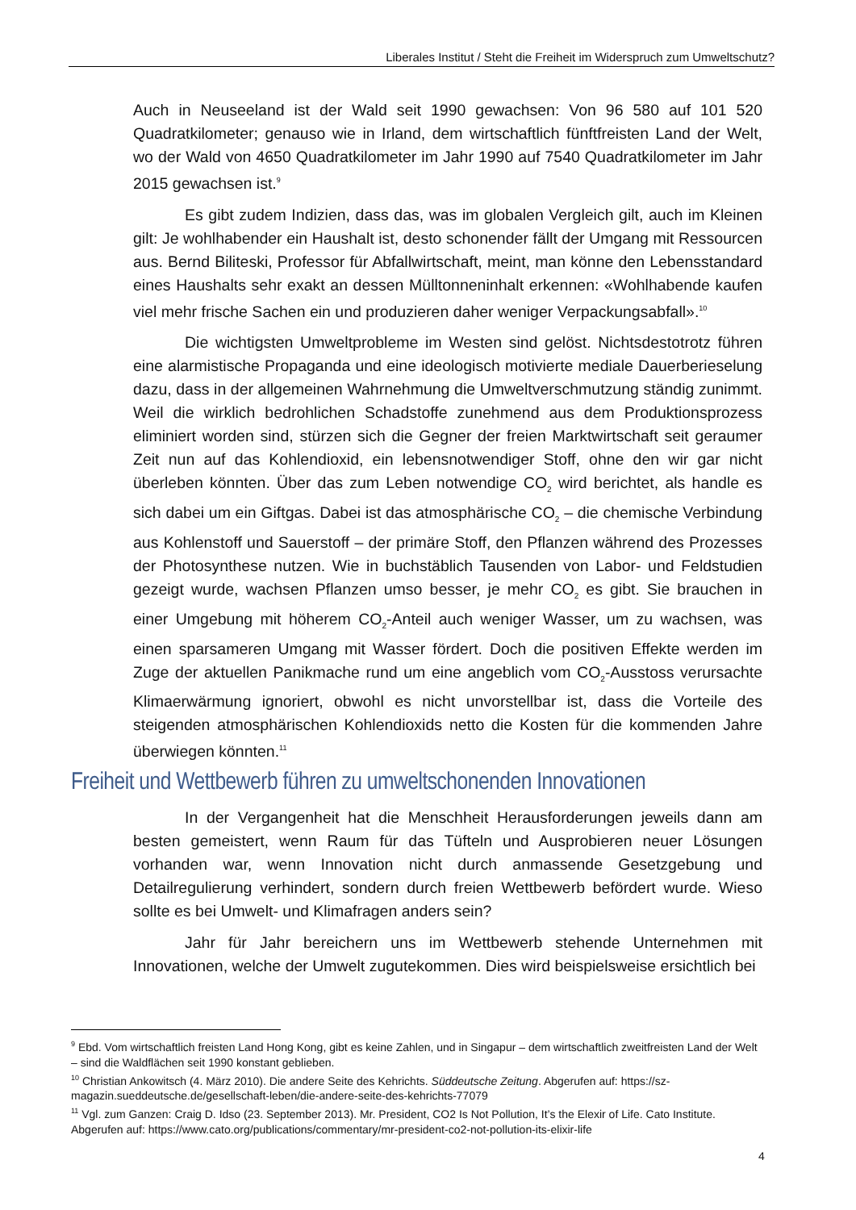Liberales Institut / Steht die Freiheit im Widerspruch zum Umweltschutz?
Auch in Neuseeland ist der Wald seit 1990 gewachsen: Von 96 580 auf 101 520 Quadratkilometer; genauso wie in Irland, dem wirtschaftlich fünftfreisten Land der Welt, wo der Wald von 4650 Quadratkilometer im Jahr 1990 auf 7540 Quadratkilometer im Jahr 2015 gewachsen ist.<sup>9</sup>
Es gibt zudem Indizien, dass das, was im globalen Vergleich gilt, auch im Kleinen gilt: Je wohlhabender ein Haushalt ist, desto schonender fällt der Umgang mit Ressourcen aus. Bernd Biliteski, Professor für Abfallwirtschaft, meint, man könne den Lebensstandard eines Haushalts sehr exakt an dessen Mülltonneninhalt erkennen: «Wohlhabende kaufen viel mehr frische Sachen ein und produzieren daher weniger Verpackungsabfall».<sup>10</sup>
Die wichtigsten Umweltprobleme im Westen sind gelöst. Nichtsdestotrotz führen eine alarmistische Propaganda und eine ideologisch motivierte mediale Dauerberieselung dazu, dass in der allgemeinen Wahrnehmung die Umweltverschmutzung ständig zunimmt. Weil die wirklich bedrohlichen Schadstoffe zunehmend aus dem Produktionsprozess eliminiert worden sind, stürzen sich die Gegner der freien Marktwirtschaft seit geraumer Zeit nun auf das Kohlendioxid, ein lebensnotwendiger Stoff, ohne den wir gar nicht überleben könnten. Über das zum Leben notwendige CO<sub>2</sub> wird berichtet, als handle es sich dabei um ein Giftgas. Dabei ist das atmosphärische CO<sub>2</sub> – die chemische Verbindung aus Kohlenstoff und Sauerstoff – der primäre Stoff, den Pflanzen während des Prozesses der Photosynthese nutzen. Wie in buchstäblich Tausenden von Labor- und Feldstudien gezeigt wurde, wachsen Pflanzen umso besser, je mehr CO<sub>2</sub> es gibt. Sie brauchen in einer Umgebung mit höherem CO<sub>2</sub>-Anteil auch weniger Wasser, um zu wachsen, was einen sparsameren Umgang mit Wasser fördert. Doch die positiven Effekte werden im Zuge der aktuellen Panikmache rund um eine angeblich vom CO<sub>2</sub>-Ausstoss verursachte Klimaerwärmung ignoriert, obwohl es nicht unvorstellbar ist, dass die Vorteile des steigenden atmosphärischen Kohlendioxids netto die Kosten für die kommenden Jahre überwiegen könnten.<sup>11</sup>
Freiheit und Wettbewerb führen zu umweltschonenden Innovationen
In der Vergangenheit hat die Menschheit Herausforderungen jeweils dann am besten gemeistert, wenn Raum für das Tüfteln und Ausprobieren neuer Lösungen vorhanden war, wenn Innovation nicht durch anmassende Gesetzgebung und Detailregulierung verhindert, sondern durch freien Wettbewerb befördert wurde. Wieso sollte es bei Umwelt- und Klimafragen anders sein?
Jahr für Jahr bereichern uns im Wettbewerb stehende Unternehmen mit Innovationen, welche der Umwelt zugutekommen. Dies wird beispielsweise ersichtlich bei
<sup>9</sup> Ebd. Vom wirtschaftlich freisten Land Hong Kong, gibt es keine Zahlen, und in Singapur – dem wirtschaftlich zweitfreisten Land der Welt – sind die Waldflächen seit 1990 konstant geblieben.
<sup>10</sup> Christian Ankowitsch (4. März 2010). Die andere Seite des Kehrichts. Süddeutsche Zeitung. Abgerufen auf: https://sz-magazin.sueddeutsche.de/gesellschaft-leben/die-andere-seite-des-kehrichts-77079
<sup>11</sup> Vgl. zum Ganzen: Craig D. Idso (23. September 2013). Mr. President, CO2 Is Not Pollution, It’s the Elexir of Life. Cato Institute. Abgerufen auf: https://www.cato.org/publications/commentary/mr-president-co2-not-pollution-its-elixir-life
4